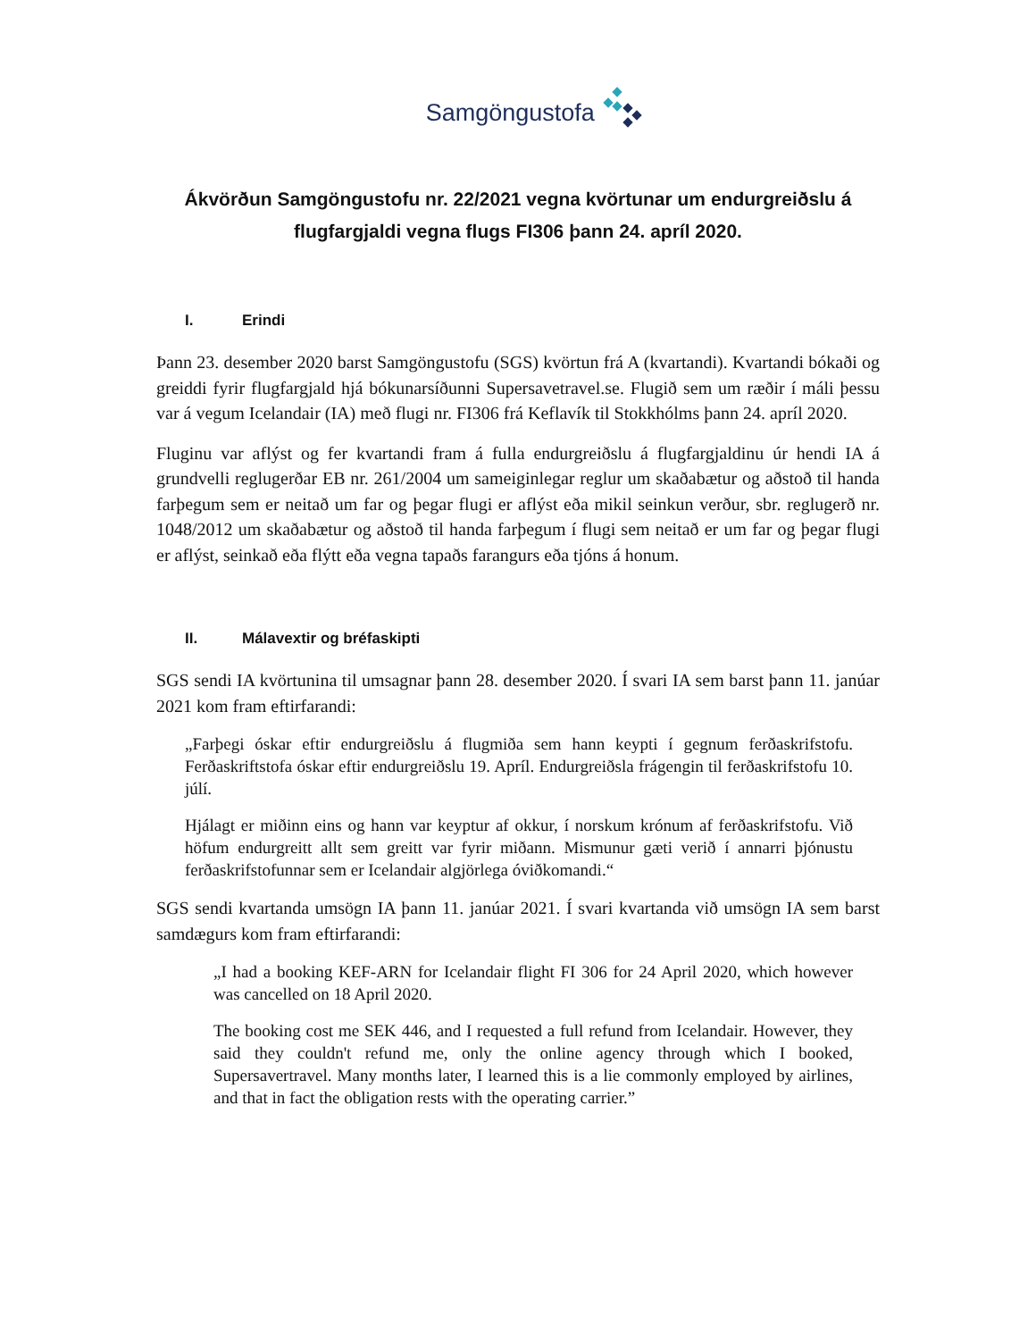Samgöngustofa
Ákvörðun Samgöngustofu nr. 22/2021 vegna kvörtunar um endurgreiðslu á flugfargjaldi vegna flugs FI306 þann 24. apríl 2020.
I. Erindi
Þann 23. desember 2020 barst Samgöngustofu (SGS) kvörtun frá A (kvartandi). Kvartandi bókaði og greiddi fyrir flugfargjald hjá bókunarsíðunni Supersavetravel.se. Flugið sem um ræðir í máli þessu var á vegum Icelandair (IA) með flugi nr. FI306 frá Keflavík til Stokkhólms þann 24. apríl 2020.
Fluginu var aflýst og fer kvartandi fram á fulla endurgreiðslu á flugfargjaldinu úr hendi IA á grundvelli reglugerðar EB nr. 261/2004 um sameiginlegar reglur um skaðabætur og aðstoð til handa farþegum sem er neitað um far og þegar flugi er aflýst eða mikil seinkun verður, sbr. reglugerð nr. 1048/2012 um skaðabætur og aðstoð til handa farþegum í flugi sem neitað er um far og þegar flugi er aflýst, seinkað eða flýtt eða vegna tapaðs farangurs eða tjóns á honum.
II. Málavextir og bréfaskipti
SGS sendi IA kvörtunina til umsagnar þann 28. desember 2020. Í svari IA sem barst þann 11. janúar 2021 kom fram eftirfarandi:
„Farþegi óskar eftir endurgreiðslu á flugmiða sem hann keypti í gegnum ferðaskrifstofu. Ferðaskriftstofa óskar eftir endurgreiðslu 19. Apríl. Endurgreiðsla frágengin til ferðaskrifstofu 10. júlí.
Hjálagt er miðinn eins og hann var keyptur af okkur, í norskum krónum af ferðaskrifstofu. Við höfum endurgreitt allt sem greitt var fyrir miðann. Mismunur gæti verið í annarri þjónustu ferðaskrifstofunnar sem er Icelandair algjörlega óviðkomandi.“
SGS sendi kvartanda umsögn IA þann 11. janúar 2021. Í svari kvartanda við umsögn IA sem barst samdægurs kom fram eftirfarandi:
„I had a booking KEF-ARN for Icelandair flight FI 306 for 24 April 2020, which however was cancelled on 18 April 2020.
The booking cost me SEK 446, and I requested a full refund from Icelandair. However, they said they couldn't refund me, only the online agency through which I booked, Supersavertravel. Many months later, I learned this is a lie commonly employed by airlines, and that in fact the obligation rests with the operating carrier.”